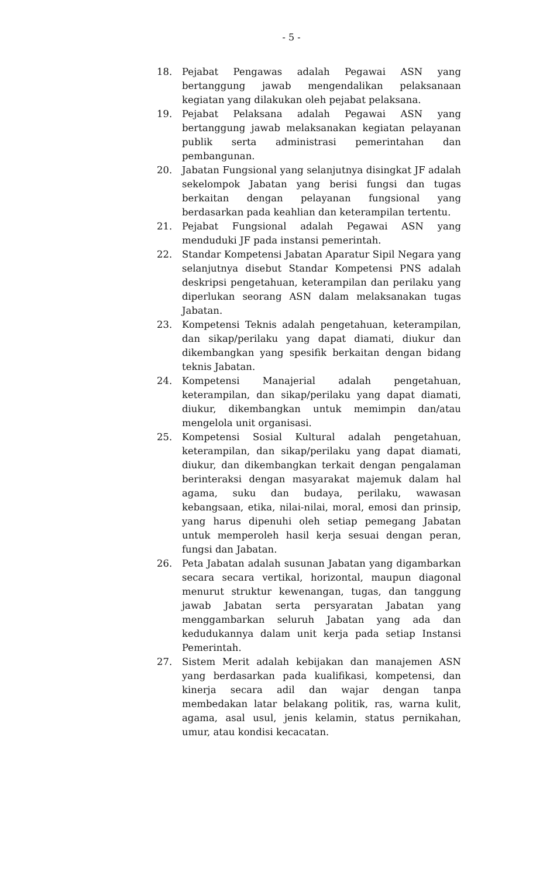- 5 -
18. Pejabat Pengawas adalah Pegawai ASN yang bertanggung jawab mengendalikan pelaksanaan kegiatan yang dilakukan oleh pejabat pelaksana.
19. Pejabat Pelaksana adalah Pegawai ASN yang bertanggung jawab melaksanakan kegiatan pelayanan publik serta administrasi pemerintahan dan pembangunan.
20. Jabatan Fungsional yang selanjutnya disingkat JF adalah sekelompok Jabatan yang berisi fungsi dan tugas berkaitan dengan pelayanan fungsional yang berdasarkan pada keahlian dan keterampilan tertentu.
21. Pejabat Fungsional adalah Pegawai ASN yang menduduki JF pada instansi pemerintah.
22. Standar Kompetensi Jabatan Aparatur Sipil Negara yang selanjutnya disebut Standar Kompetensi PNS adalah deskripsi pengetahuan, keterampilan dan perilaku yang diperlukan seorang ASN dalam melaksanakan tugas Jabatan.
23. Kompetensi Teknis adalah pengetahuan, keterampilan, dan sikap/perilaku yang dapat diamati, diukur dan dikembangkan yang spesifik berkaitan dengan bidang teknis Jabatan.
24. Kompetensi Manajerial adalah pengetahuan, keterampilan, dan sikap/perilaku yang dapat diamati, diukur, dikembangkan untuk memimpin dan/atau mengelola unit organisasi.
25. Kompetensi Sosial Kultural adalah pengetahuan, keterampilan, dan sikap/perilaku yang dapat diamati, diukur, dan dikembangkan terkait dengan pengalaman berinteraksi dengan masyarakat majemuk dalam hal agama, suku dan budaya, perilaku, wawasan kebangsaan, etika, nilai-nilai, moral, emosi dan prinsip, yang harus dipenuhi oleh setiap pemegang Jabatan untuk memperoleh hasil kerja sesuai dengan peran, fungsi dan Jabatan.
26. Peta Jabatan adalah susunan Jabatan yang digambarkan secara secara vertikal, horizontal, maupun diagonal menurut struktur kewenangan, tugas, dan tanggung jawab Jabatan serta persyaratan Jabatan yang menggambarkan seluruh Jabatan yang ada dan kedudukannya dalam unit kerja pada setiap Instansi Pemerintah.
27. Sistem Merit adalah kebijakan dan manajemen ASN yang berdasarkan pada kualifikasi, kompetensi, dan kinerja secara adil dan wajar dengan tanpa membedakan latar belakang politik, ras, warna kulit, agama, asal usul, jenis kelamin, status pernikahan, umur, atau kondisi kecacatan.